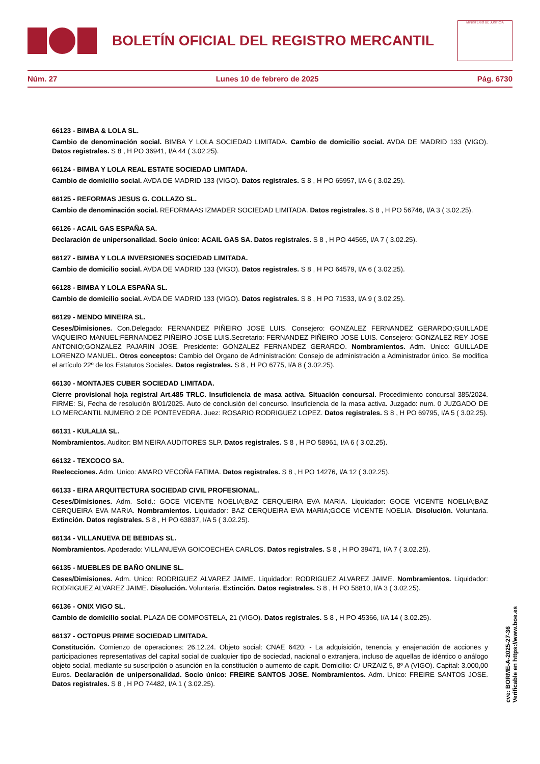BOLETÍN OFICIAL DEL REGISTRO MERCANTIL
MINISTERIO DE JUSTICIA
Núm. 27 Lunes 10 de febrero de 2025 Pág. 6730
66123 - BIMBA & LOLA SL.
Cambio de denominación social. BIMBA Y LOLA SOCIEDAD LIMITADA. Cambio de domicilio social. AVDA DE MADRID 133 (VIGO). Datos registrales. S 8 , H PO 36941, I/A 44 ( 3.02.25).
66124 - BIMBA Y LOLA REAL ESTATE SOCIEDAD LIMITADA.
Cambio de domicilio social. AVDA DE MADRID 133 (VIGO). Datos registrales. S 8 , H PO 65957, I/A 6 ( 3.02.25).
66125 - REFORMAS JESUS G. COLLAZO SL.
Cambio de denominación social. REFORMAAS IZMADER SOCIEDAD LIMITADA. Datos registrales. S 8 , H PO 56746, I/A 3 ( 3.02.25).
66126 - ACAIL GAS ESPAÑA SA.
Declaración de unipersonalidad. Socio único: ACAIL GAS SA. Datos registrales. S 8 , H PO 44565, I/A 7 ( 3.02.25).
66127 - BIMBA Y LOLA INVERSIONES SOCIEDAD LIMITADA.
Cambio de domicilio social. AVDA DE MADRID 133 (VIGO). Datos registrales. S 8 , H PO 64579, I/A 6 ( 3.02.25).
66128 - BIMBA Y LOLA ESPAÑA SL.
Cambio de domicilio social. AVDA DE MADRID 133 (VIGO). Datos registrales. S 8 , H PO 71533, I/A 9 ( 3.02.25).
66129 - MENDO MINEIRA SL.
Ceses/Dimisiones. Con.Delegado: FERNANDEZ PIÑEIRO JOSE LUIS. Consejero: GONZALEZ FERNANDEZ GERARDO;GUILLADE VAQUEIRO MANUEL;FERNANDEZ PIÑEIRO JOSE LUIS.Secretario: FERNANDEZ PIÑEIRO JOSE LUIS. Consejero: GONZALEZ REY JOSE ANTONIO;GONZALEZ PAJARIN JOSE. Presidente: GONZALEZ FERNANDEZ GERARDO. Nombramientos. Adm. Unico: GUILLADE LORENZO MANUEL. Otros conceptos: Cambio del Organo de Administración: Consejo de administración a Administrador único. Se modifica el artículo 22º de los Estatutos Sociales. Datos registrales. S 8 , H PO 6775, I/A 8 ( 3.02.25).
66130 - MONTAJES CUBER SOCIEDAD LIMITADA.
Cierre provisional hoja registral Art.485 TRLC. Insuficiencia de masa activa. Situación concursal. Procedimiento concursal 385/2024. FIRME: Si, Fecha de resolución 8/01/2025. Auto de conclusión del concurso. Insuficiencia de la masa activa. Juzgado: num. 0 JUZGADO DE LO MERCANTIL NUMERO 2 DE PONTEVEDRA. Juez: ROSARIO RODRIGUEZ LOPEZ. Datos registrales. S 8 , H PO 69795, I/A 5 ( 3.02.25).
66131 - KULALIA SL.
Nombramientos. Auditor: BM NEIRA AUDITORES SLP. Datos registrales. S 8 , H PO 58961, I/A 6 ( 3.02.25).
66132 - TEXCOCO SA.
Reelecciones. Adm. Unico: AMARO VECOÑA FATIMA. Datos registrales. S 8 , H PO 14276, I/A 12 ( 3.02.25).
66133 - EIRA ARQUITECTURA SOCIEDAD CIVIL PROFESIONAL.
Ceses/Dimisiones. Adm. Solid.: GOCE VICENTE NOELIA;BAZ CERQUEIRA EVA MARIA. Liquidador: GOCE VICENTE NOELIA;BAZ CERQUEIRA EVA MARIA. Nombramientos. Liquidador: BAZ CERQUEIRA EVA MARIA;GOCE VICENTE NOELIA. Disolución. Voluntaria. Extinción. Datos registrales. S 8 , H PO 63837, I/A 5 ( 3.02.25).
66134 - VILLANUEVA DE BEBIDAS SL.
Nombramientos. Apoderado: VILLANUEVA GOICOECHEA CARLOS. Datos registrales. S 8 , H PO 39471, I/A 7 ( 3.02.25).
66135 - MUEBLES DE BAÑO ONLINE SL.
Ceses/Dimisiones. Adm. Unico: RODRIGUEZ ALVAREZ JAIME. Liquidador: RODRIGUEZ ALVAREZ JAIME. Nombramientos. Liquidador: RODRIGUEZ ALVAREZ JAIME. Disolución. Voluntaria. Extinción. Datos registrales. S 8 , H PO 58810, I/A 3 ( 3.02.25).
66136 - ONIX VIGO SL.
Cambio de domicilio social. PLAZA DE COMPOSTELA, 21 (VIGO). Datos registrales. S 8 , H PO 45366, I/A 14 ( 3.02.25).
66137 - OCTOPUS PRIME SOCIEDAD LIMITADA.
Constitución. Comienzo de operaciones: 26.12.24. Objeto social: CNAE 6420: - La adquisición, tenencia y enajenación de acciones y participaciones representativas del capital social de cualquier tipo de sociedad, nacional o extranjera, incluso de aquellas de idéntico o análogo objeto social, mediante su suscripción o asunción en la constitución o aumento de capit. Domicilio: C/ URZAIZ 5, 8º A (VIGO). Capital: 3.000,00 Euros. Declaración de unipersonalidad. Socio único: FREIRE SANTOS JOSE. Nombramientos. Adm. Unico: FREIRE SANTOS JOSE. Datos registrales. S 8 , H PO 74482, I/A 1 ( 3.02.25).
cve: BORME-A-2025-27-36
Verificable en https://www.boe.es